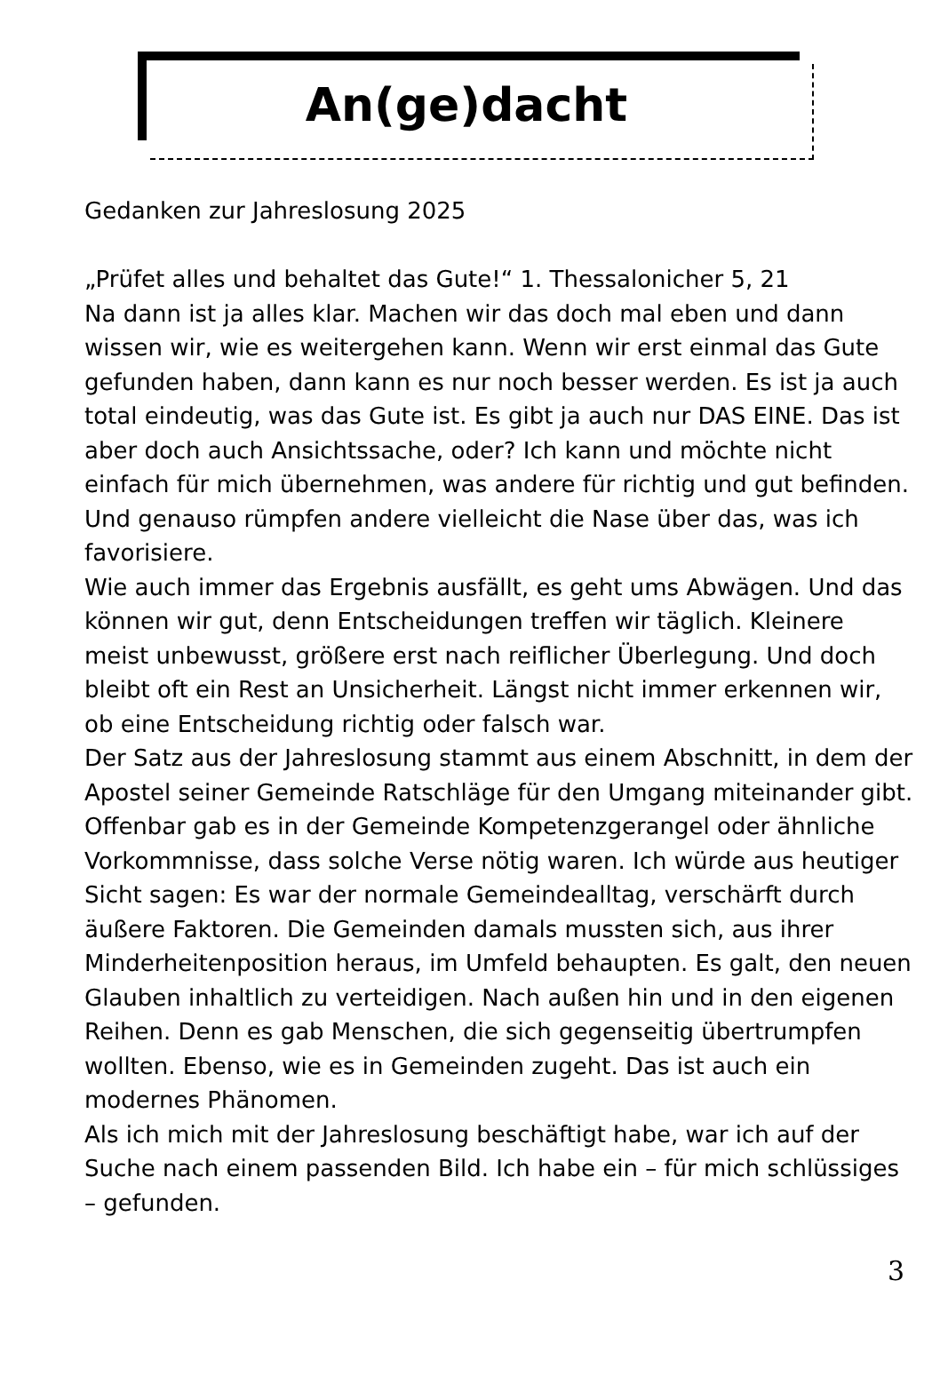An(ge)dacht
Gedanken zur Jahreslosung 2025
„Prüfet alles und behaltet das Gute!“ 1. Thessalonicher 5, 21
Na dann ist ja alles klar. Machen wir das doch mal eben und dann wissen wir, wie es weitergehen kann. Wenn wir erst einmal das Gute gefunden haben, dann kann es nur noch besser werden. Es ist ja auch total eindeutig, was das Gute ist. Es gibt ja auch nur DAS EINE. Das ist aber doch auch Ansichtssache, oder? Ich kann und möchte nicht einfach für mich übernehmen, was andere für richtig und gut befinden. Und genauso rümpfen andere vielleicht die Nase über das, was ich favorisiere.
Wie auch immer das Ergebnis ausfällt, es geht ums Abwägen. Und das können wir gut, denn Entscheidungen treffen wir täglich. Kleinere meist unbewusst, größere erst nach reiflicher Überlegung. Und doch bleibt oft ein Rest an Unsicherheit. Längst nicht immer erkennen wir, ob eine Entscheidung richtig oder falsch war.
Der Satz aus der Jahreslosung stammt aus einem Abschnitt, in dem der Apostel seiner Gemeinde Ratschläge für den Umgang miteinander gibt. Offenbar gab es in der Gemeinde Kompetenzgerangel oder ähnliche Vorkommnisse, dass solche Verse nötig waren. Ich würde aus heutiger Sicht sagen: Es war der normale Gemeindealltag, verschärft durch äußere Faktoren. Die Gemeinden damals mussten sich, aus ihrer Minderheitenposition heraus, im Umfeld behaupten. Es galt, den neuen Glauben inhaltlich zu verteidigen. Nach außen hin und in den eigenen Reihen. Denn es gab Menschen, die sich gegenseitig übertrumpfen wollten. Ebenso, wie es in Gemeinden zugeht. Das ist auch ein modernes Phänomen.
Als ich mich mit der Jahreslosung beschäftigt habe, war ich auf der Suche nach einem passenden Bild. Ich habe ein – für mich schlüssiges – gefunden.
3